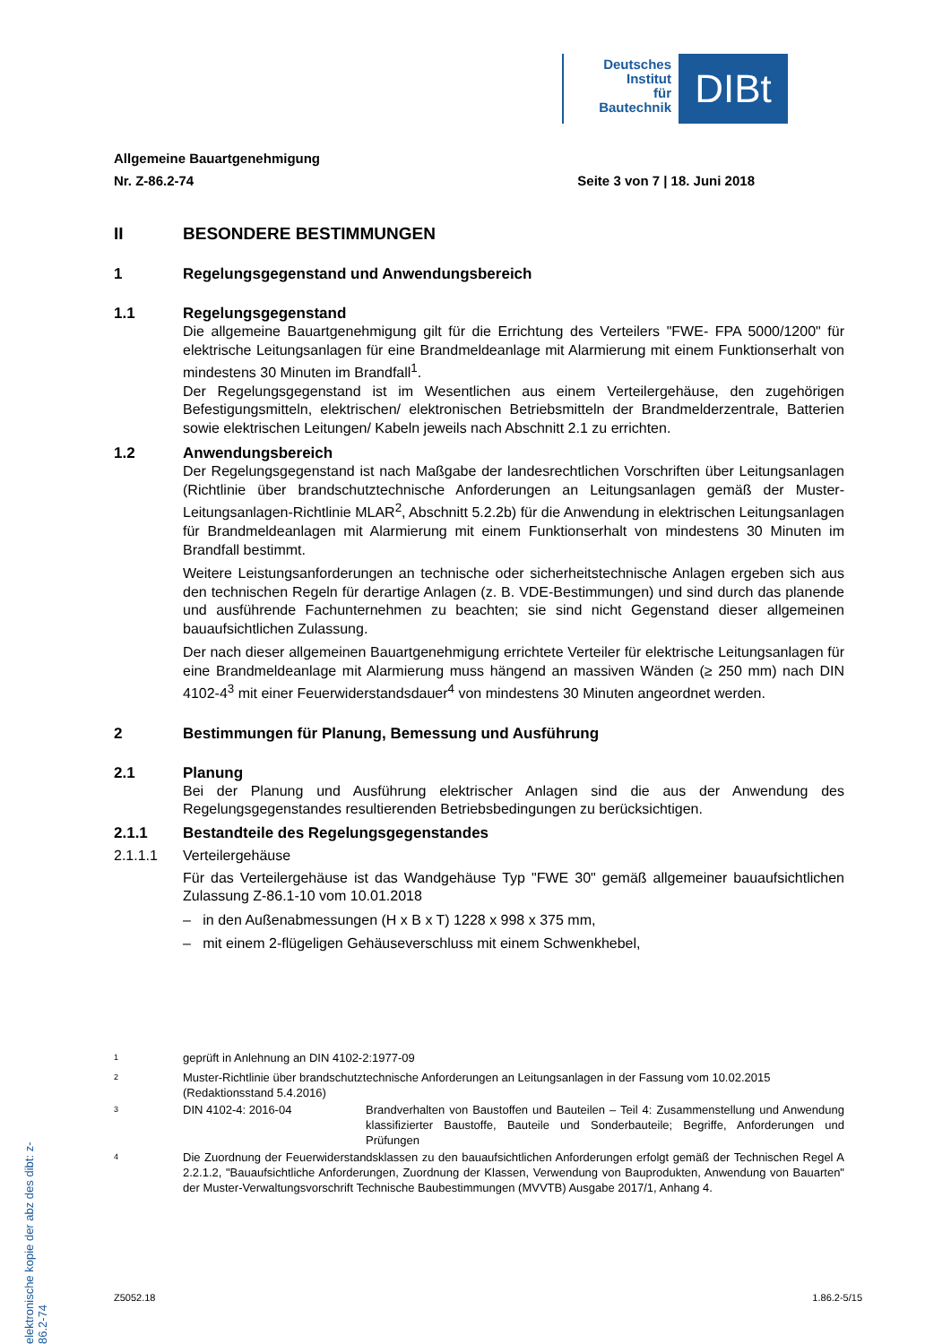Deutsches
Institut
für
Bautechnik
DIBt
Allgemeine Bauartgenehmigung
Nr. Z-86.2-74 Seite 3 von 7 | 18. Juni 2018
II BESONDERE BESTIMMUNGEN
1 Regelungsgegenstand und Anwendungsbereich
1.1 Regelungsgegenstand
Die allgemeine Bauartgenehmigung gilt für die Errichtung des Verteilers "FWE- FPA 5000/1200" für elektrische Leitungsanlagen für eine Brandmeldeanlage mit Alarmierung mit einem Funktionserhalt von mindestens 30 Minuten im Brandfall<sup>1</sup>.
Der Regelungsgegenstand ist im Wesentlichen aus einem Verteilergehäuse, den zugehörigen Befestigungsmitteln, elektrischen/ elektronischen Betriebsmitteln der Brandmelderzentrale, Batterien sowie elektrischen Leitungen/ Kabeln jeweils nach Abschnitt 2.1 zu errichten.
1.2 Anwendungsbereich
Der Regelungsgegenstand ist nach Maßgabe der landesrechtlichen Vorschriften über Leitungsanlagen (Richtlinie über brandschutztechnische Anforderungen an Leitungsanlagen gemäß der Muster-Leitungsanlagen-Richtlinie MLAR<sup>2</sup>, Abschnitt 5.2.2b) für die Anwendung in elektrischen Leitungsanlagen für Brandmeldeanlagen mit Alarmierung mit einem Funktionserhalt von mindestens 30 Minuten im Brandfall bestimmt.
Weitere Leistungsanforderungen an technische oder sicherheitstechnische Anlagen ergeben sich aus den technischen Regeln für derartige Anlagen (z. B. VDE-Bestimmungen) und sind durch das planende und ausführende Fachunternehmen zu beachten; sie sind nicht Gegenstand dieser allgemeinen bauaufsichtlichen Zulassung.
Der nach dieser allgemeinen Bauartgenehmigung errichtete Verteiler für elektrische Leitungsanlagen für eine Brandmeldeanlage mit Alarmierung muss hängend an massiven Wänden (≥ 250 mm) nach DIN 4102-4<sup>3</sup> mit einer Feuerwiderstandsdauer<sup>4</sup> von mindestens 30 Minuten angeordnet werden.
2 Bestimmungen für Planung, Bemessung und Ausführung
2.1 Planung
Bei der Planung und Ausführung elektrischer Anlagen sind die aus der Anwendung des Regelungsgegenstandes resultierenden Betriebsbedingungen zu berücksichtigen.
2.1.1 Bestandteile des Regelungsgegenstandes
2.1.1.1 Verteilergehäuse
Für das Verteilergehäuse ist das Wandgehäuse Typ "FWE 30" gemäß allgemeiner bauaufsichtlichen Zulassung Z-86.1-10 vom 10.01.2018
– in den Außenabmessungen (H x B x T) 1228 x 998 x 375 mm,
– mit einem 2-flügeligen Gehäuseverschluss mit einem Schwenkhebel,
<sup>1</sup> geprüft in Anlehnung an DIN 4102-2:1977-09
<sup>2</sup> Muster-Richtlinie über brandschutztechnische Anforderungen an Leitungsanlagen in der Fassung vom 10.02.2015 (Redaktionsstand 5.4.2016)
<sup>3</sup> DIN 4102-4: 2016-04 Brandverhalten von Baustoffen und Bauteilen – Teil 4: Zusammenstellung und Anwendung klassifizierter Baustoffe, Bauteile und Sonderbauteile; Begriffe, Anforderungen und Prüfungen
<sup>4</sup> Die Zuordnung der Feuerwiderstandsklassen zu den bauaufsichtlichen Anforderungen erfolgt gemäß der Technischen Regel A 2.2.1.2, "Bauaufsichtliche Anforderungen, Zuordnung der Klassen, Verwendung von Bauprodukten, Anwendung von Bauarten" der Muster-Verwaltungsvorschrift Technische Baubestimmungen (MVVTB) Ausgabe 2017/1, Anhang 4.
elektronische kopie der abz des dibt: z-86.2-74
Z5052.18 1.86.2-5/15